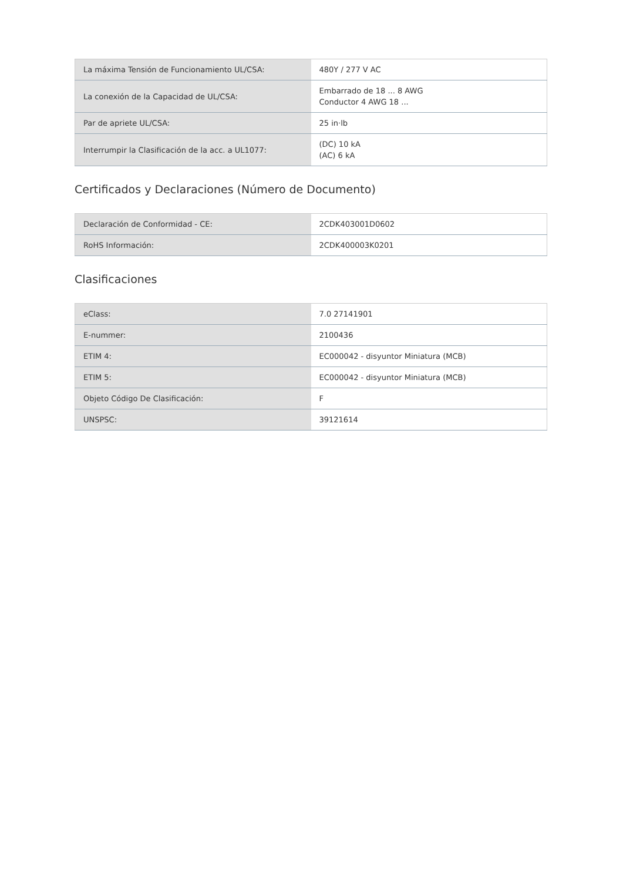| La máxima Tensión de Funcionamiento UL/CSA: | 480Y / 277 V AC |
| La conexión de la Capacidad de UL/CSA: | Embarrado de 18 ... 8 AWG Conductor 4 AWG 18 ... |
| Par de apriete UL/CSA: | 25 in·lb |
| Interrumpir la Clasificación de la acc. a UL1077: | (DC) 10 kA (AC) 6 kA |
Certificados y Declaraciones (Número de Documento)
| Declaración de Conformidad - CE: | 2CDK403001D0602 |
| RoHS Información: | 2CDK400003K0201 |
Clasificaciones
| eClass: | 7.0 27141901 |
| E-nummer: | 2100436 |
| ETIM 4: | EC000042 - disyuntor Miniatura (MCB) |
| ETIM 5: | EC000042 - disyuntor Miniatura (MCB) |
| Objeto Código De Clasificación: | F |
| UNSPSC: | 39121614 |